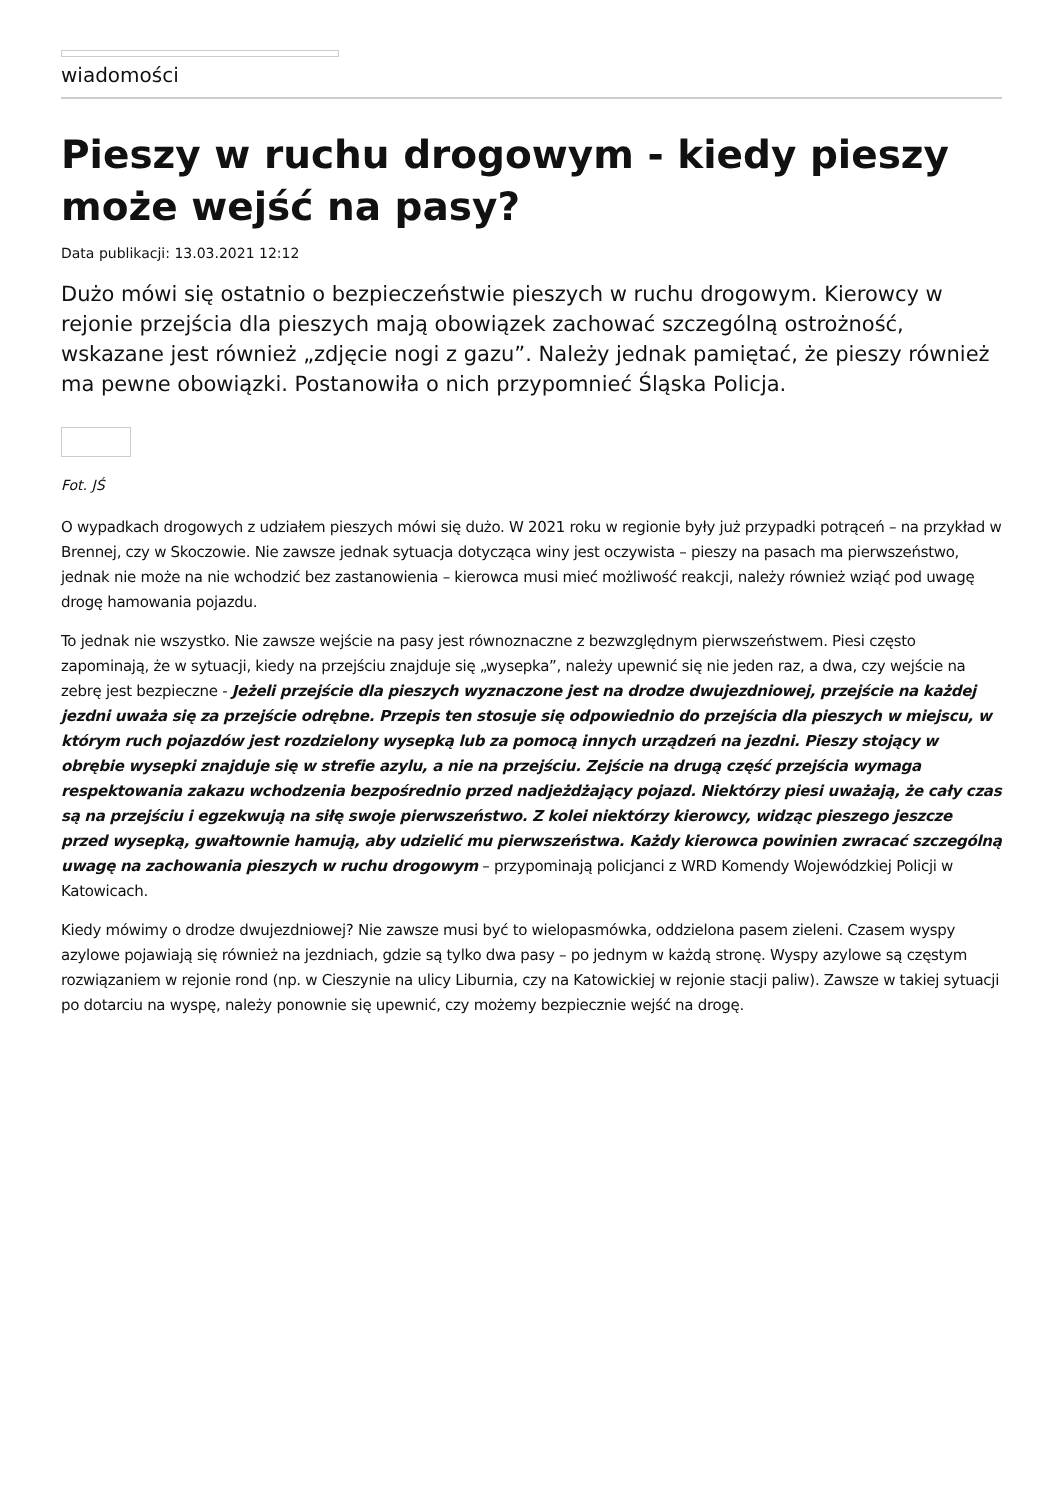wiadomości
Pieszy w ruchu drogowym - kiedy pieszy może wejść na pasy?
Data publikacji: 13.03.2021 12:12
Dużo mówi się ostatnio o bezpieczeństwie pieszych w ruchu drogowym. Kierowcy w rejonie przejścia dla pieszych mają obowiązek zachować szczególną ostrożność, wskazane jest również „zdjęcie nogi z gazu”. Należy jednak pamiętać, że pieszy również ma pewne obowiązki. Postanowiła o nich przypomnieć Śląska Policja.
Fot. JŚ
O wypadkach drogowych z udziałem pieszych mówi się dużo. W 2021 roku w regionie były już przypadki potrąceń – na przykład w Brennej, czy w Skoczowie. Nie zawsze jednak sytuacja dotycząca winy jest oczywista – pieszy na pasach ma pierwszeństwo, jednak nie może na nie wchodzić bez zastanowienia – kierowca musi mieć możliwość reakcji, należy również wziąć pod uwagę drogę hamowania pojazdu.
To jednak nie wszystko. Nie zawsze wejście na pasy jest równoznaczne z bezwzględnym pierwszeństwem. Piesi często zapominają, że w sytuacji, kiedy na przejściu znajduje się „wysepka”, należy upewnić się nie jeden raz, a dwa, czy wejście na zebrę jest bezpieczne - Jeżeli przejście dla pieszych wyznaczone jest na drodze dwujezdniowej, przejście na każdej jezdni uważa się za przejście odrębne. Przepis ten stosuje się odpowiednio do przejścia dla pieszych w miejscu, w którym ruch pojazdów jest rozdzielony wysepką lub za pomocą innych urządzeń na jezdni. Pieszy stojący w obrębie wysepki znajduje się w strefie azylu, a nie na przejściu. Zejście na drugą część przejścia wymaga respektowania zakazu wchodzenia bezpośrednio przed nadjeżdżający pojazd. Niektórzy piesi uważają, że cały czas są na przejściu i egzekwują na siłę swoje pierwszeństwo. Z kolei niektórzy kierowcy, widząc pieszego jeszcze przed wysepką, gwałtownie hamują, aby udzielić mu pierwszeństwa. Każdy kierowca powinien zwracać szczególną uwagę na zachowania pieszych w ruchu drogowym – przypominają policjanci z WRD Komendy Wojewódzkiej Policji w Katowicach.
Kiedy mówimy o drodze dwujezdniowej? Nie zawsze musi być to wielopasmówka, oddzielona pasem zieleni. Czasem wyspy azylowe pojawiają się również na jezdniach, gdzie są tylko dwa pasy – po jednym w każdą stronę. Wyspy azylowe są częstym rozwiązaniem w rejonie rond (np. w Cieszynie na ulicy Liburnia, czy na Katowickiej w rejonie stacji paliw). Zawsze w takiej sytuacji po dotarciu na wyspę, należy ponownie się upewnić, czy możemy bezpiecznie wejść na drogę.